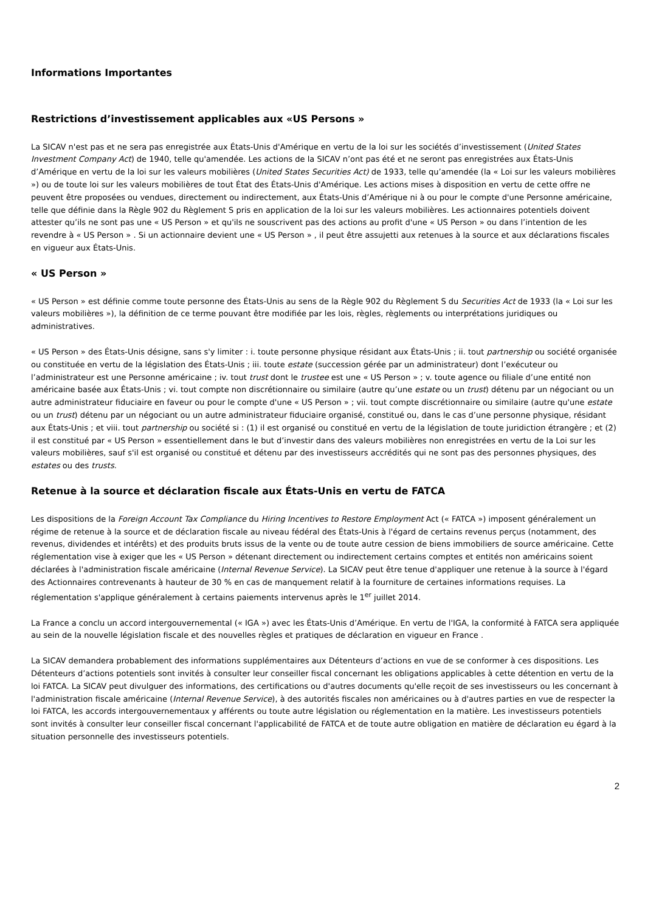Informations Importantes
Restrictions d’investissement applicables aux «US Persons »
La SICAV n'est pas et ne sera pas enregistrée aux États-Unis d'Amérique en vertu de la loi sur les sociétés d’investissement (United States Investment Company Act) de 1940, telle qu'amendée. Les actions de la SICAV n’ont pas été et ne seront pas enregistrées aux États-Unis d’Amérique en vertu de la loi sur les valeurs mobilières (United States Securities Act) de 1933, telle qu’amendée (la « Loi sur les valeurs mobilières ») ou de toute loi sur les valeurs mobilières de tout État des États-Unis d'Amérique. Les actions mises à disposition en vertu de cette offre ne peuvent être proposées ou vendues, directement ou indirectement, aux États-Unis d’Amérique ni à ou pour le compte d'une Personne américaine, telle que définie dans la Règle 902 du Règlement S pris en application de la loi sur les valeurs mobilières. Les actionnaires potentiels doivent attester qu’ils ne sont pas une « US Person » et qu'ils ne souscrivent pas des actions au profit d'une « US Person » ou dans l’intention de les revendre à « US Person » . Si un actionnaire devient une « US Person » , il peut être assujetti aux retenues à la source et aux déclarations fiscales en vigueur aux États-Unis.
« US Person »
« US Person » est définie comme toute personne des États-Unis au sens de la Règle 902 du Règlement S du Securities Act de 1933 (la « Loi sur les valeurs mobilières »), la définition de ce terme pouvant être modifiée par les lois, règles, règlements ou interprétations juridiques ou administratives.
« US Person » des États-Unis désigne, sans s'y limiter : i. toute personne physique résidant aux États-Unis ; ii. tout partnership ou société organisée ou constituée en vertu de la législation des États-Unis ; iii. toute estate (succession gérée par un administrateur) dont l’exécuteur ou l’administrateur est une Personne américaine ; iv. tout trust dont le trustee est une « US Person » ; v. toute agence ou filiale d’une entité non américaine basée aux États-Unis ; vi. tout compte non discrétionnaire ou similaire (autre qu’une estate ou un trust) détenu par un négociant ou un autre administrateur fiduciaire en faveur ou pour le compte d'une « US Person » ; vii. tout compte discrétionnaire ou similaire (autre qu'une estate ou un trust) détenu par un négociant ou un autre administrateur fiduciaire organisé, constitué ou, dans le cas d’une personne physique, résidant aux États-Unis ; et viii. tout partnership ou société si : (1) il est organisé ou constitué en vertu de la législation de toute juridiction étrangère ; et (2) il est constitué par « US Person » essentiellement dans le but d’investir dans des valeurs mobilières non enregistrées en vertu de la Loi sur les valeurs mobilières, sauf s'il est organisé ou constitué et détenu par des investisseurs accrédités qui ne sont pas des personnes physiques, des estates ou des trusts.
Retenue à la source et déclaration fiscale aux États-Unis en vertu de FATCA
Les dispositions de la Foreign Account Tax Compliance du Hiring Incentives to Restore Employment Act (« FATCA ») imposent généralement un régime de retenue à la source et de déclaration fiscale au niveau fédéral des États-Unis à l'égard de certains revenus perçus (notamment, des revenus, dividendes et intérêts) et des produits bruts issus de la vente ou de toute autre cession de biens immobiliers de source américaine. Cette réglementation vise à exiger que les « US Person » détenant directement ou indirectement certains comptes et entités non américains soient déclarées à l'administration fiscale américaine (Internal Revenue Service). La SICAV peut être tenue d'appliquer une retenue à la source à l'égard des Actionnaires contrevenants à hauteur de 30 % en cas de manquement relatif à la fourniture de certaines informations requises. La réglementation s'applique généralement à certains paiements intervenus après le 1<sup>er</sup> juillet 2014.
La France a conclu un accord intergouvernemental (« IGA ») avec les États-Unis d’Amérique. En vertu de l'IGA, la conformité à FATCA sera appliquée au sein de la nouvelle législation fiscale et des nouvelles règles et pratiques de déclaration en vigueur en France .
La SICAV demandera probablement des informations supplémentaires aux Détenteurs d’actions en vue de se conformer à ces dispositions. Les Détenteurs d’actions potentiels sont invités à consulter leur conseiller fiscal concernant les obligations applicables à cette détention en vertu de la loi FATCA. La SICAV peut divulguer des informations, des certifications ou d'autres documents qu'elle reçoit de ses investisseurs ou les concernant à l'administration fiscale américaine (Internal Revenue Service), à des autorités fiscales non américaines ou à d'autres parties en vue de respecter la loi FATCA, les accords intergouvernementaux y afférents ou toute autre législation ou réglementation en la matière. Les investisseurs potentiels sont invités à consulter leur conseiller fiscal concernant l'applicabilité de FATCA et de toute autre obligation en matière de déclaration eu égard à la situation personnelle des investisseurs potentiels.
2